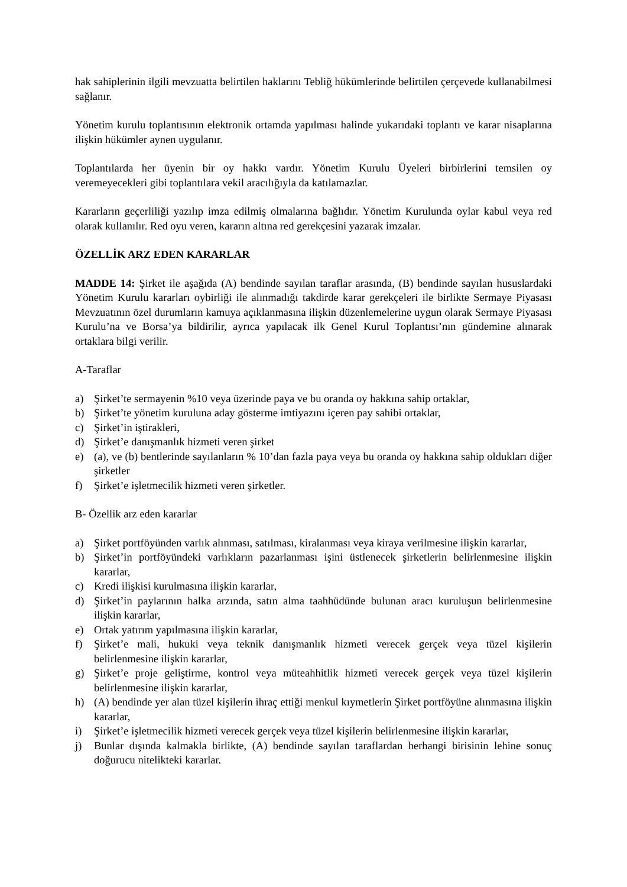hak sahiplerinin ilgili mevzuatta belirtilen haklarını Tebliğ hükümlerinde belirtilen çerçevede kullanabilmesi sağlanır.
Yönetim kurulu toplantısının elektronik ortamda yapılması halinde yukarıdaki toplantı ve karar nisaplarına ilişkin hükümler aynen uygulanır.
Toplantılarda her üyenin bir oy hakkı vardır. Yönetim Kurulu Üyeleri birbirlerini temsilen oy veremeyecekleri gibi toplantılara vekil aracılığıyla da katılamazlar.
Kararların geçerliliği yazılıp imza edilmiş olmalarına bağlıdır. Yönetim Kurulunda oylar kabul veya red olarak kullanılır. Red oyu veren, kararın altına red gerekçesini yazarak imzalar.
ÖZELLİK ARZ EDEN KARARLAR
MADDE 14: Şirket ile aşağıda (A) bendinde sayılan taraflar arasında, (B) bendinde sayılan hususlardaki Yönetim Kurulu kararları oybirliği ile alınmadığı takdirde karar gerekçeleri ile birlikte Sermaye Piyasası Mevzuatının özel durumların kamuya açıklanmasına ilişkin düzenlemelerine uygun olarak Sermaye Piyasası Kurulu’na ve Borsa’ya bildirilir, ayrıca yapılacak ilk Genel Kurul Toplantısı’nın gündemine alınarak ortaklara bilgi verilir.
A-Taraflar
a) Şirket’te sermayenin %10 veya üzerinde paya ve bu oranda oy hakkına sahip ortaklar,
b) Şirket’te yönetim kuruluna aday gösterme imtiyazını içeren pay sahibi ortaklar,
c) Şirket’in iştirakleri,
d) Şirket’e danışmanlık hizmeti veren şirket
e) (a), ve (b) bentlerinde sayılanların % 10’dan fazla paya veya bu oranda oy hakkına sahip oldukları diğer şirketler
f) Şirket’e işletmecilik hizmeti veren şirketler.
B- Özellik arz eden kararlar
a) Şirket portföyünden varlık alınması, satılması, kiralanması veya kiraya verilmesine ilişkin kararlar,
b) Şirket’in portföyündeki varlıkların pazarlanması işini üstlenecek şirketlerin belirlenmesine ilişkin kararlar,
c) Kredi ilişkisi kurulmasına ilişkin kararlar,
d) Şirket’in paylarının halka arzında, satın alma taahhüdünde bulunan aracı kuruluşun belirlenmesine ilişkin kararlar,
e) Ortak yatırım yapılmasına ilişkin kararlar,
f) Şirket’e mali, hukuki veya teknik danışmanlık hizmeti verecek gerçek veya tüzel kişilerin belirlenmesine ilişkin kararlar,
g) Şirket’e proje geliştirme, kontrol veya müteahhitlik hizmeti verecek gerçek veya tüzel kişilerin belirlenmesine ilişkin kararlar,
h) (A) bendinde yer alan tüzel kişilerin ihraç ettiği menkul kıymetlerin Şirket portföyüne alınmasına ilişkin kararlar,
i) Şirket’e işletmecilik hizmeti verecek gerçek veya tüzel kişilerin belirlenmesine ilişkin kararlar,
j) Bunlar dışında kalmakla birlikte, (A) bendinde sayılan taraflardan herhangi birisinin lehine sonuç doğurucu nitelikteki kararlar.